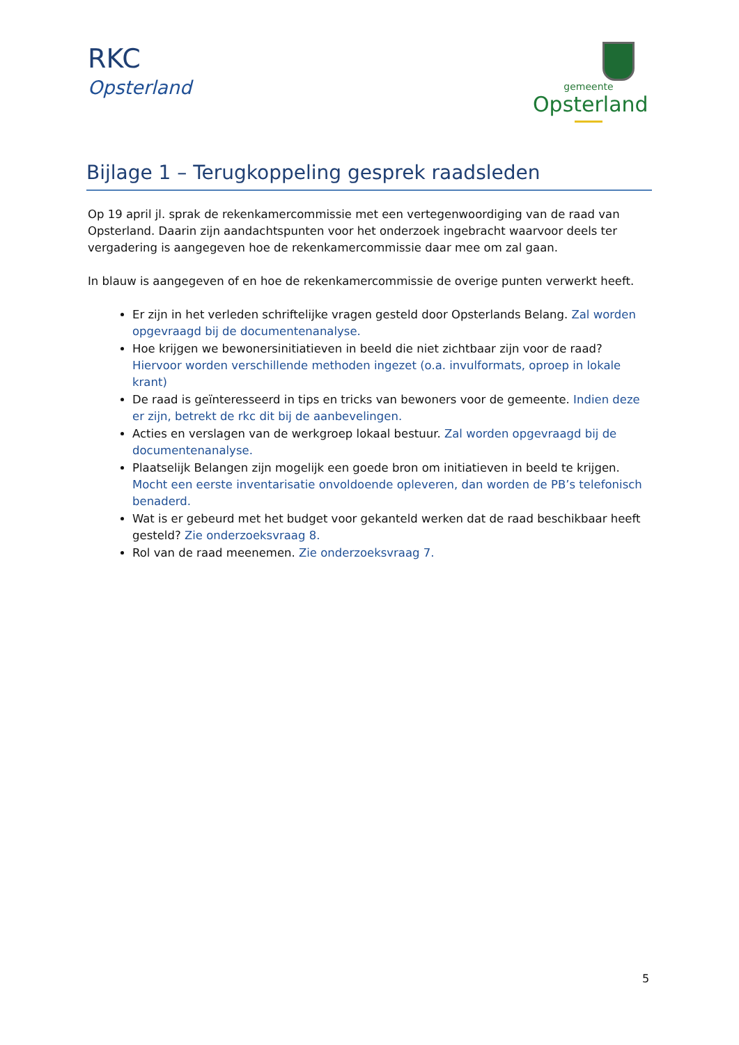RKC
Opsterland
gemeente
Opsterland
Bijlage 1 – Terugkoppeling gesprek raadsleden
Op 19 april jl. sprak de rekenkamercommissie met een vertegenwoordiging van de raad van Opsterland. Daarin zijn aandachtspunten voor het onderzoek ingebracht waarvoor deels ter vergadering is aangegeven hoe de rekenkamercommissie daar mee om zal gaan.
In blauw is aangegeven of en hoe de rekenkamercommissie de overige punten verwerkt heeft.
Er zijn in het verleden schriftelijke vragen gesteld door Opsterlands Belang. Zal worden opgevraagd bij de documentenanalyse.
Hoe krijgen we bewonersinitiatieven in beeld die niet zichtbaar zijn voor de raad? Hiervoor worden verschillende methoden ingezet (o.a. invulformats, oproep in lokale krant)
De raad is geïnteresseerd in tips en tricks van bewoners voor de gemeente. Indien deze er zijn, betrekt de rkc dit bij de aanbevelingen.
Acties en verslagen van de werkgroep lokaal bestuur. Zal worden opgevraagd bij de documentenanalyse.
Plaatselijk Belangen zijn mogelijk een goede bron om initiatieven in beeld te krijgen. Mocht een eerste inventarisatie onvoldoende opleveren, dan worden de PB’s telefonisch benaderd.
Wat is er gebeurd met het budget voor gekanteld werken dat de raad beschikbaar heeft gesteld? Zie onderzoeksvraag 8.
Rol van de raad meenemen. Zie onderzoeksvraag 7.
5